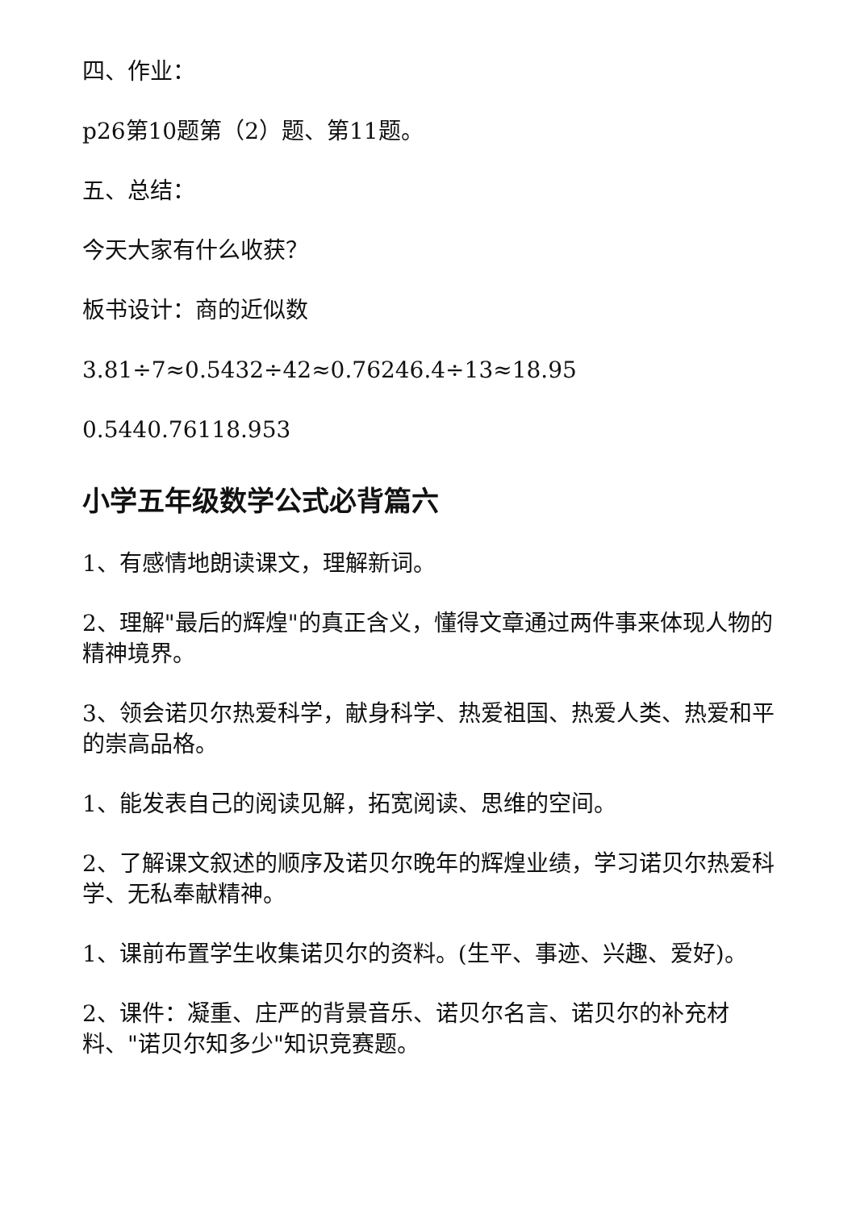四、作业：
p26第10题第（2）题、第11题。
五、总结：
今天大家有什么收获？
板书设计：商的近似数
3.81÷7≈0.5432÷42≈0.76246.4÷13≈18.95
0.5440.76118.953
小学五年级数学公式必背篇六
1、有感情地朗读课文，理解新词。
2、理解"最后的辉煌"的真正含义，懂得文章通过两件事来体现人物的精神境界。
3、领会诺贝尔热爱科学，献身科学、热爱祖国、热爱人类、热爱和平的崇高品格。
1、能发表自己的阅读见解，拓宽阅读、思维的空间。
2、了解课文叙述的顺序及诺贝尔晚年的辉煌业绩，学习诺贝尔热爱科学、无私奉献精神。
1、课前布置学生收集诺贝尔的资料。(生平、事迹、兴趣、爱好)。
2、课件：凝重、庄严的背景音乐、诺贝尔名言、诺贝尔的补充材料、"诺贝尔知多少"知识竞赛题。